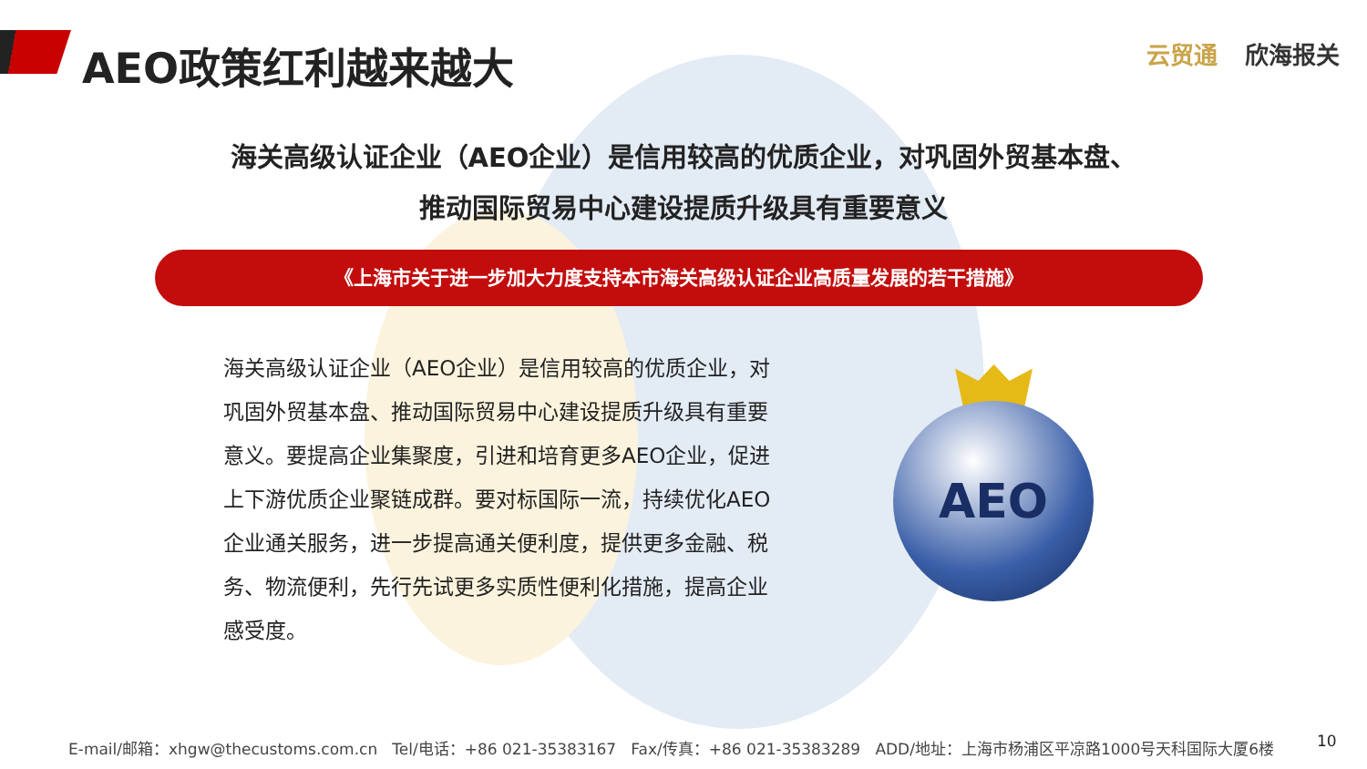AEO政策红利越来越大 云贸通 欣海报关
海关高级认证企业（AEO企业）是信用较高的优质企业，对巩固外贸基本盘、
推动国际贸易中心建设提质升级具有重要意义
《上海市关于进一步加大力度支持本市海关高级认证企业高质量发展的若干措施》
海关高级认证企业（AEO企业）是信用较高的优质企业，对巩固外贸基本盘、推动国际贸易中心建设提质升级具有重要意义。要提高企业集聚度，引进和培育更多AEO企业，促进上下游优质企业聚链成群。要对标国际一流，持续优化AEO企业通关服务，进一步提高通关便利度，提供更多金融、税务、物流便利，先行先试更多实质性便利化措施，提高企业感受度。
AEO
E-mail/邮箱：xhgw@thecustoms.com.cn Tel/电话：+86 021-35383167 Fax/传真：+86 021-35383289 ADD/地址：上海市杨浦区平凉路1000号天科国际大厦6楼 10